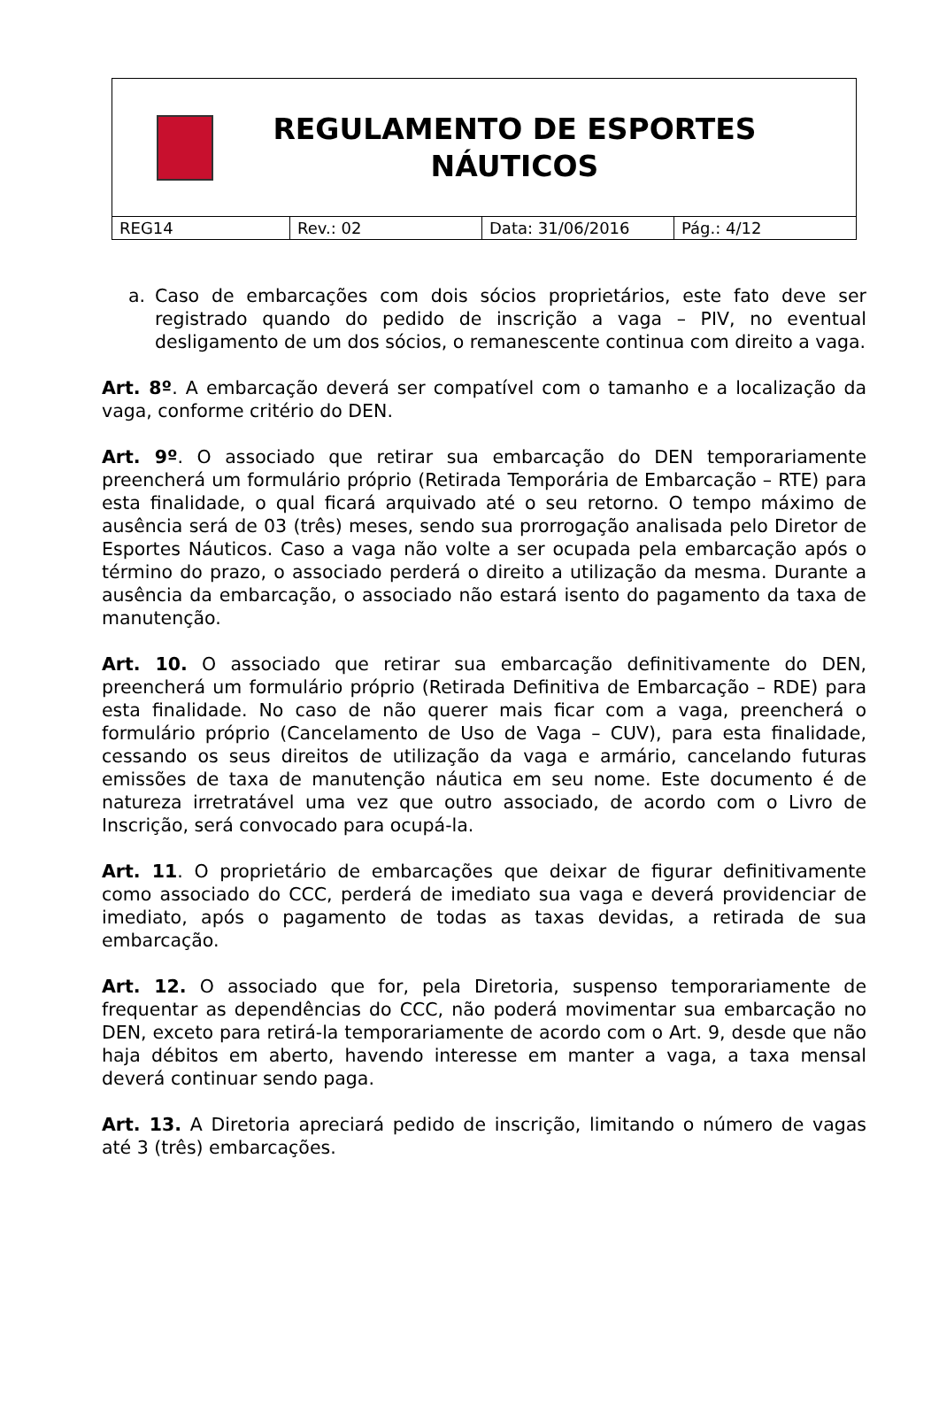REGULAMENTO DE ESPORTES NÁUTICOS
| REG14 | Rev.: 02 | Data: 31/06/2016 | Pág.: 4/12 |
a. Caso de embarcações com dois sócios proprietários, este fato deve ser registrado quando do pedido de inscrição a vaga – PIV, no eventual desligamento de um dos sócios, o remanescente continua com direito a vaga.
Art. 8º. A embarcação deverá ser compatível com o tamanho e a localização da vaga, conforme critério do DEN.
Art. 9º. O associado que retirar sua embarcação do DEN temporariamente preencherá um formulário próprio (Retirada Temporária de Embarcação – RTE) para esta finalidade, o qual ficará arquivado até o seu retorno. O tempo máximo de ausência será de 03 (três) meses, sendo sua prorrogação analisada pelo Diretor de Esportes Náuticos. Caso a vaga não volte a ser ocupada pela embarcação após o término do prazo, o associado perderá o direito a utilização da mesma. Durante a ausência da embarcação, o associado não estará isento do pagamento da taxa de manutenção.
Art. 10. O associado que retirar sua embarcação definitivamente do DEN, preencherá um formulário próprio (Retirada Definitiva de Embarcação – RDE) para esta finalidade. No caso de não querer mais ficar com a vaga, preencherá o formulário próprio (Cancelamento de Uso de Vaga – CUV), para esta finalidade, cessando os seus direitos de utilização da vaga e armário, cancelando futuras emissões de taxa de manutenção náutica em seu nome. Este documento é de natureza irretratável uma vez que outro associado, de acordo com o Livro de Inscrição, será convocado para ocupá-la.
Art. 11. O proprietário de embarcações que deixar de figurar definitivamente como associado do CCC, perderá de imediato sua vaga e deverá providenciar de imediato, após o pagamento de todas as taxas devidas, a retirada de sua embarcação.
Art. 12. O associado que for, pela Diretoria, suspenso temporariamente de frequentar as dependências do CCC, não poderá movimentar sua embarcação no DEN, exceto para retirá-la temporariamente de acordo com o Art. 9, desde que não haja débitos em aberto, havendo interesse em manter a vaga, a taxa mensal deverá continuar sendo paga.
Art. 13. A Diretoria apreciará pedido de inscrição, limitando o número de vagas até 3 (três) embarcações.